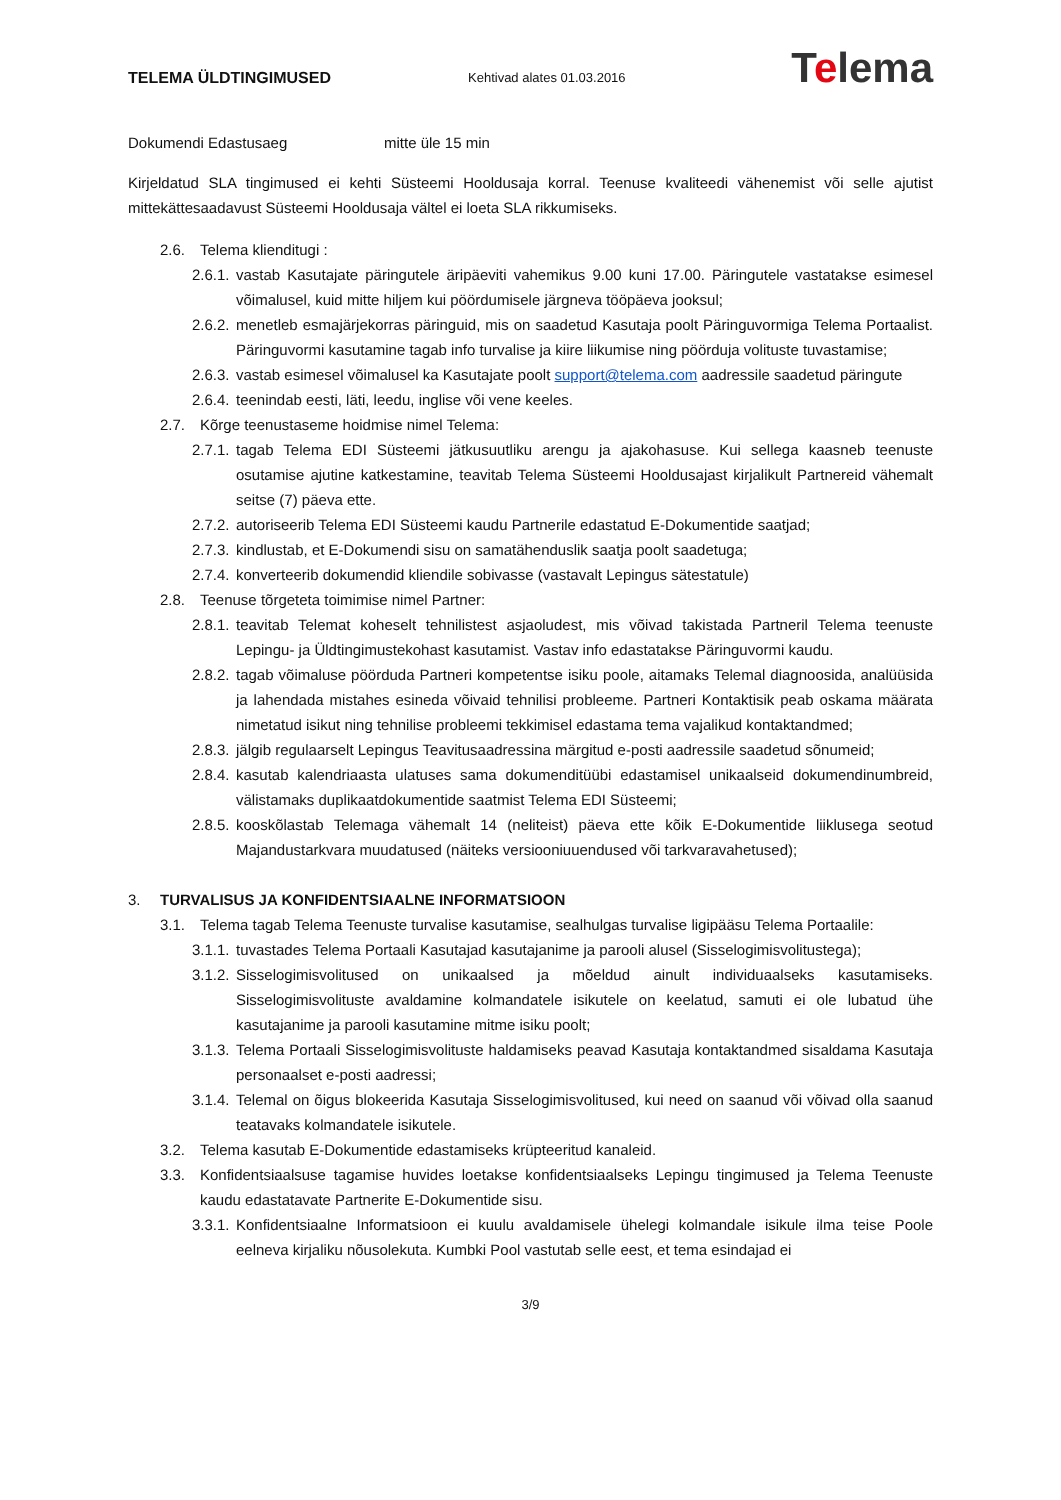TELEMA ÜLDTINGIMUSED
Kehtivad alates 01.03.2016
Telema
Dokumendi Edastusaeg mitte üle 15 min
Kirjeldatud SLA tingimused ei kehti Süsteemi Hooldusaja korral. Teenuse kvaliteedi vähenemist või selle ajutist mittekättesaadavust Süsteemi Hooldusaja vältel ei loeta SLA rikkumiseks.
2.6. Telema klienditugi :
2.6.1. vastab Kasutajate päringutele äripäeviti vahemikus 9.00 kuni 17.00. Päringutele vastatakse esimesel võimalusel, kuid mitte hiljem kui pöördumisele järgneva tööpäeva jooksul;
2.6.2. menetleb esmajärjekorras päringuid, mis on saadetud Kasutaja poolt Päringuvormiga Telema Portaalist. Päringuvormi kasutamine tagab info turvalise ja kiire liikumise ning pöörduja volituste tuvastamise;
2.6.3. vastab esimesel võimalusel ka Kasutajate poolt support@telema.com aadressile saadetud päringute
2.6.4. teenindab eesti, läti, leedu, inglise või vene keeles.
2.7. Kõrge teenustaseme hoidmise nimel Telema:
2.7.1. tagab Telema EDI Süsteemi jätkusuutliku arengu ja ajakohasuse. Kui sellega kaasneb teenuste osutamise ajutine katkestamine, teavitab Telema Süsteemi Hooldusajast kirjalikult Partnereid vähemalt seitse (7) päeva ette.
2.7.2. autoriseerib Telema EDI Süsteemi kaudu Partnerile edastatud E-Dokumentide saatjad;
2.7.3. kindlustab, et E-Dokumendi sisu on samatähenduslik saatja poolt saadetuga;
2.7.4. konverteerib dokumendid kliendile sobivasse (vastavalt Lepingus sätestatule)
2.8. Teenuse tõrgeteta toimimise nimel Partner:
2.8.1. teavitab Telemat koheselt tehnilistest asjaoludest, mis võivad takistada Partneril Telema teenuste Lepingu- ja Üldtingimustekohast kasutamist. Vastav info edastatakse Päringuvormi kaudu.
2.8.2. tagab võimaluse pöörduda Partneri kompetentse isiku poole, aitamaks Telemal diagnoosida, analüüsida ja lahendada mistahes esineda võivaid tehnilisi probleeme. Partneri Kontaktisik peab oskama määrata nimetatud isikut ning tehnilise probleemi tekkimisel edastama tema vajalikud kontaktandmed;
2.8.3. jälgib regulaarselt Lepingus Teavitusaadressina märgitud e-posti aadressile saadetud sõnumeid;
2.8.4. kasutab kalendriaasta ulatuses sama dokumenditüübi edastamisel unikaalseid dokumendinumbreid, välistamaks duplikaatdokumentide saatmist Telema EDI Süsteemi;
2.8.5. kooskõlastab Telemaga vähemalt 14 (neliteist) päeva ette kõik E-Dokumentide liiklusega seotud Majandustarkvara muudatused (näiteks versiooniuuendused või tarkvaravahetused);
3. TURVALISUS JA KONFIDENTSIAALNE INFORMATSIOON
3.1. Telema tagab Telema Teenuste turvalise kasutamise, sealhulgas turvalise ligipääsu Telema Portaalile:
3.1.1. tuvastades Telema Portaali Kasutajad kasutajanime ja parooli alusel (Sisselogimisvolitustega);
3.1.2. Sisselogimisvolitused on unikaalsed ja mõeldud ainult individuaalseks kasutamiseks. Sisselogimisvolituste avaldamine kolmandatele isikutele on keelatud, samuti ei ole lubatud ühe kasutajanime ja parooli kasutamine mitme isiku poolt;
3.1.3. Telema Portaali Sisselogimisvolituste haldamiseks peavad Kasutaja kontaktandmed sisaldama Kasutaja personaalset e-posti aadressi;
3.1.4. Telemal on õigus blokeerida Kasutaja Sisselogimisvolitused, kui need on saanud või võivad olla saanud teatavaks kolmandatele isikutele.
3.2. Telema kasutab E-Dokumentide edastamiseks krüpteeritud kanaleid.
3.3. Konfidentsiaalsuse tagamise huvides loetakse konfidentsiaalseks Lepingu tingimused ja Telema Teenuste kaudu edastatavate Partnerite E-Dokumentide sisu.
3.3.1. Konfidentsiaalne Informatsioon ei kuulu avaldamisele ühelegi kolmandale isikule ilma teise Poole eelneva kirjaliku nõusolekuta. Kumbki Pool vastutab selle eest, et tema esindajad ei
3/9